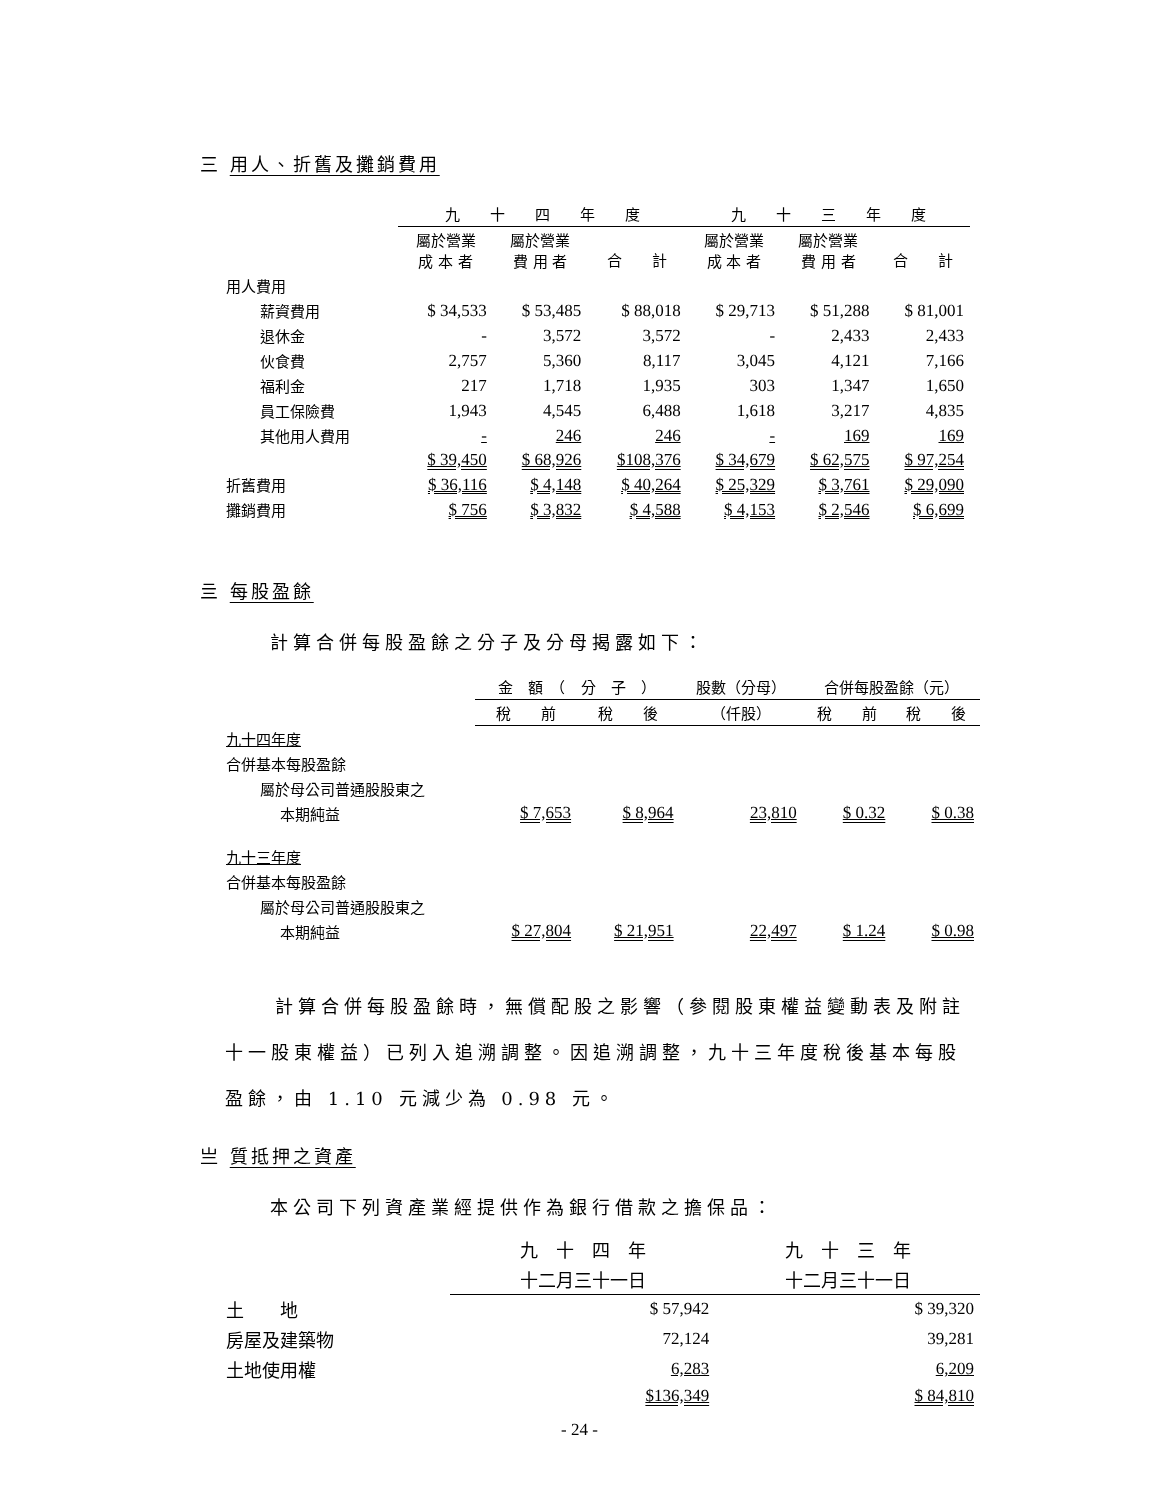三 用人、折舊及攤銷費用
| | 九 十 四 年 度 | | | 九 十 三 年 度 | | |
| --- | --- | --- | --- | --- | --- | --- |
| | 屬於營業 成 本 者 | 屬於營業 費 用 者 | 合 計 | 屬於營業 成 本 者 | 屬於營業 費 用 者 | 合 計 |
| 用人費用 | | | | | | |
| 薪資費用 | $ 34,533 | $ 53,485 | $ 88,018 | $ 29,713 | $ 51,288 | $ 81,001 |
| 退休金 | - | 3,572 | 3,572 | - | 2,433 | 2,433 |
| 伙食費 | 2,757 | 5,360 | 8,117 | 3,045 | 4,121 | 7,166 |
| 福利金 | 217 | 1,718 | 1,935 | 303 | 1,347 | 1,650 |
| 員工保險費 | 1,943 | 4,545 | 6,488 | 1,618 | 3,217 | 4,835 |
| 其他用人費用 | - | 246 | 246 | - | 169 | 169 |
| | $ 39,450 | $ 68,926 | $108,376 | $ 34,679 | $ 62,575 | $ 97,254 |
| 折舊費用 | $ 36,116 | $ 4,148 | $ 40,264 | $ 25,329 | $ 3,761 | $ 29,090 |
| 攤銷費用 | $ 756 | $ 3,832 | $ 4,588 | $ 4,153 | $ 2,546 | $ 6,699 |
亖 每股盈餘
計算合併每股盈餘之分子及分母揭露如下：
| | 金 額 （ 分 子 ） | | 股數（分母） | 合併每股盈餘（元） | |
| --- | --- | --- | --- | --- | --- |
| | 稅 前 | 稅 後 | （仟股） | 稅 前 | 稅 後 |
| 九十四年度 | | | | | |
| 合併基本每股盈餘 | | | | | |
| 屬於母公司普通股股東之 | | | | | |
| 本期純益 | $ 7,653 | $ 8,964 | 23,810 | $ 0.32 | $ 0.38 |
| 九十三年度 | | | | | |
| 合併基本每股盈餘 | | | | | |
| 屬於母公司普通股股東之 | | | | | |
| 本期純益 | $ 27,804 | $ 21,951 | 22,497 | $ 1.24 | $ 0.98 |
計算合併每股盈餘時，無償配股之影響（參閱股東權益變動表及附註十一股東權益）已列入追溯調整。因追溯調整，九十三年度稅後基本每股盈餘，由 1.10 元減少為 0.98 元。
亗 質抵押之資產
本公司下列資產業經提供作為銀行借款之擔保品：
| | 九 十 四 年 | 九 十 三 年 |
| --- | --- | --- |
| | 十二月三十一日 | 十二月三十一日 |
| 土 地 | $ 57,942 | $ 39,320 |
| 房屋及建築物 | 72,124 | 39,281 |
| 土地使用權 | 6,283 | 6,209 |
| | $136,349 | $ 84,810 |
- 24 -